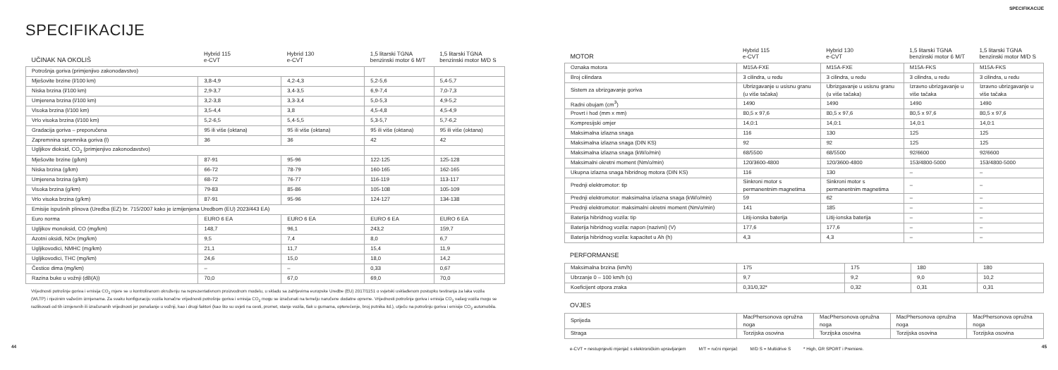SPECIFIKACIJE
| UČINAK NA OKOLIŠ | Hybrid 115 e-CVT | Hybrid 130 e-CVT | 1,5 litarski TGNA benzinski motor 6 M/T | 1,5 litarski TGNA benzinski motor M/D S |
| --- | --- | --- | --- | --- |
| Potrošnja goriva (primjenjivo zakonodavstvo) | | | | |
| Mješovite brzine (l/100 km) | 3,8-4,9 | 4,2-4,3 | 5,2-5,6 | 5,4-5,7 |
| Niska brzina (l/100 km) | 2,9-3,7 | 3,4-3,5 | 6,9-7,4 | 7,0-7,3 |
| Umjerena brzina (l/100 km) | 3,2-3,8 | 3,3-3,4 | 5,0-5,3 | 4,9-5,2 |
| Visoka brzina (l/100 km) | 3,5-4,4 | 3,8 | 4,5-4,8 | 4,5-4,9 |
| Vrlo visoka brzina (l/100 km) | 5,2-6,5 | 5,4-5,5 | 5,3-5,7 | 5,7-6,2 |
| Gradacija goriva – preporučena | 95 ili više (oktana) | 95 ili više (oktana) | 95 ili više (oktana) | 95 ili više (oktana) |
| Zapremnina spremnika goriva (l) | 36 | 36 | 42 | 42 |
| Ugljikov dioksid, CO<sub>2</sub> (primjenjivo zakonodavstvo) | | | | |
| Mješovite brzine (g/km) | 87-91 | 95-96 | 122-125 | 125-128 |
| Niska brzina (g/km) | 66-72 | 78-79 | 160-165 | 162-165 |
| Umjerena brzina (g/km) | 68-72 | 76-77 | 116-119 | 113-117 |
| Visoka brzina (g/km) | 79-83 | 85-86 | 105-108 | 105-109 |
| Vrlo visoka brzina (g/km) | 87-91 | 95-96 | 124-127 | 134-138 |
| Emisije ispušnih plinova (Uredba (EZ) br. 715/2007 kako je izmijenjena Uredbom (EU) 2023/443 EA) | | | | |
| Euro norma | EURO 6 EA | EURO 6 EA | EURO 6 EA | EURO 6 EA |
| Ugljikov monoksid, CO (mg/km) | 148,7 | 96,1 | 243,2 | 159,7 |
| Azotni oksidi, NOx (mg/km) | 9,5 | 7,4 | 8,0 | 6,7 |
| Ugljikovodici, NMHC (mg/km) | 21,1 | 11,7 | 15,4 | 11,9 |
| Ugljikovodici, THC (mg/km) | 24,6 | 15,0 | 18,0 | 14,2 |
| Čestice dima (mg/km) | – | – | 0,33 | 0,67 |
| Razina buke u vožnji (dB(A)) | 70,0 | 67,0 | 69,0 | 70,0 |
Vrijednosti potrošnje goriva i emisija CO<sub>2</sub> mjere se u kontroliranom okruženju na reprezentativnom proizvodnom modelu, u skladu sa zahtjevima europske Uredbe (EU) 2017/1151 o svjetski usklađenom postupku testiranja za laka vozila (WLTP) i njezinim važećim izmjenama. Za svaku konfiguraciju vozila konačne vrijednosti potrošnje goriva i emisija CO<sub>2</sub> mogu se izračunati na temelju naručene dodatne opreme. Vrijednosti potrošnje goriva i emisija CO<sub>2</sub> vašeg vozila mogu se razlikovati od tih izmjerenih ili izračunanih vrijednosti jer ponašanje u vožnji, kao i drugi faktori (kao što su uvjeti na cesti, promet, stanje vozila, tlak u gumama, opterećenje, broj putnika itd.), utječu na potrošnju goriva i emisije CO<sub>2</sub> automobila.
SPECIFIKACIJE
| MOTOR | Hybrid 115 e-CVT | Hybrid 130 e-CVT | 1,5 litarski TGNA benzinski motor 6 M/T | 1,5 litarski TGNA benzinski motor M/D S |
| --- | --- | --- | --- | --- |
| Oznaka motora | M15A-FXE | M15A-FXE | M15A-FKS | M15A-FKS |
| Broj cilindara | 3 cilindra, u redu | 3 cilindra, u redu | 3 cilindra, u redu | 3 cilindra, u redu |
| Sistem za ubrizgavanje goriva | Ubrizgavanje u usisnu granu (u više tačaka) | Ubrizgavanje u usisnu granu (u više tačaka) | Izravno ubrizgavanje u više tačaka | Izravno ubrizgavanje u više tačaka |
| Radni obujam (cm<sup>3</sup>) | 1490 | 1490 | 1490 | 1490 |
| Provrt i hod (mm x mm) | 80,5 x 97,6 | 80,5 x 97,6 | 80,5 x 97,6 | 80,5 x 97,6 |
| Kompresijski omjer | 14,0:1 | 14,0:1 | 14,0:1 | 14,0:1 |
| Maksimalna izlazna snaga | 116 | 130 | 125 | 125 |
| Maksimalna izlazna snaga (DIN KS) | 92 | 92 | 125 | 125 |
| Maksimalna izlazna snaga (kW/o/min) | 68/5500 | 68/5500 | 92/6600 | 92/6600 |
| Maksimalni okretni moment (Nm/o/min) | 120/3600-4800 | 120/3600-4800 | 153/4800-5000 | 153/4800-5000 |
| Ukupna izlazna snaga hibridnog motora (DIN KS) | 116 | 130 | – | – |
| Prednji elektromotor: tip | Sinkroni motor s permanentnim magnetima | Sinkroni motor s permanentnim magnetima | – | – |
| Prednji elektromotor: maksimalna izlazna snaga (kW/o/min) | 59 | 62 | – | – |
| Prednji elektromotor: maksimalni okretni moment (Nm/o/min) | 141 | 185 | – | – |
| Baterija hibridnog vozila: tip | Litij-ionska baterija | Litij-ionska baterija | – | – |
| Baterija hibridnog vozila: napon (nazivni) (V) | 177,6 | 177,6 | – | – |
| Baterija hibridnog vozila: kapacitet u Ah (h) | 4,3 | 4,3 | – | – |
PERFORMANSE
| Maksimalna brzina (km/h) | 175 | 175 | 180 | 180 |
| Ubrzanje 0 – 100 km/h (s) | 9,7 | 9,2 | 9,0 | 10,2 |
| Koeficijent otpora zraka | 0,31/0,32* | 0,32 | 0,31 | 0,31 |
OVJES
| Sprijeda | MacPhersonova opružna noga | MacPhersonova opružna noga | MacPhersonova opružna noga | MacPhersonova opružna noga |
| Straga | Torzijska osovina | Torzijska osovina | Torzijska osovina | Torzijska osovina |
e-CVT = nestupnjeviti mjenjač s elektroničkim upravljanjem M/T = ručni mjenjač M/D S = Multidrive S * High, GR SPORT i Premiere.
44 45